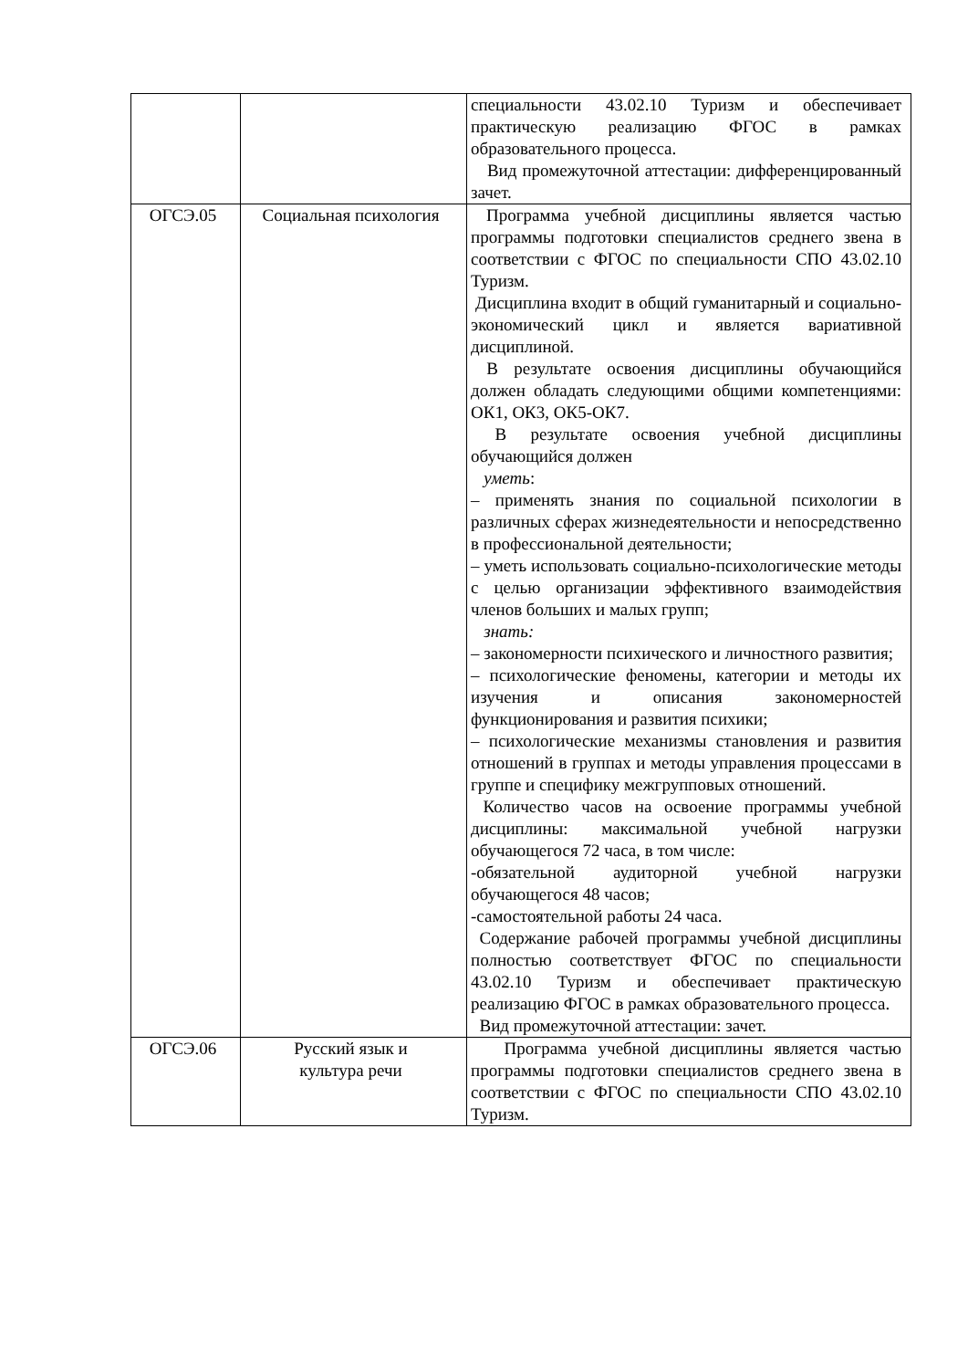| | | специальности 43.02.10 Туризм и обеспечивает практическую реализацию ФГОС в рамках образовательного процесса. Вид промежуточной аттестации: дифференцированный зачет. |
| ОГСЭ.05 | Социальная психология | Программа учебной дисциплины является частью программы подготовки специалистов среднего звена в соответствии с ФГОС по специальности СПО 43.02.10 Туризм. Дисциплина входит в общий гуманитарный и социально-экономический цикл и является вариативной дисциплиной. В результате освоения дисциплины обучающийся должен обладать следующими общими компетенциями: ОК1, ОК3, ОК5-ОК7. В результате освоения учебной дисциплины обучающийся должен уметь : – применять знания по социальной психологии в различных сферах жизнедеятельности и непосредственно в профессиональной деятельности; – уметь использовать социально-психологические методы с целью организации эффективного взаимодействия членов больших и малых групп; знать: – закономерности психического и личностного развития; – психологические феномены, категории и методы их изучения и описания закономерностей функционирования и развития психики; – психологические механизмы становления и развития отношений в группах и методы управления процессами в группе и специфику межгрупповых отношений. Количество часов на освоение программы учебной дисциплины: максимальной учебной нагрузки обучающегося 72 часа, в том числе: -обязательной аудиторной учебной нагрузки обучающегося 48 часов; -самостоятельной работы 24 часа. Содержание рабочей программы учебной дисциплины полностью соответствует ФГОС по специальности 43.02.10 Туризм и обеспечивает практическую реализацию ФГОС в рамках образовательного процесса. Вид промежуточной аттестации: зачет. |
| ОГСЭ.06 | Русский язык и культура речи | Программа учебной дисциплины является частью программы подготовки специалистов среднего звена в соответствии с ФГОС по специальности СПО 43.02.10 Туризм. |